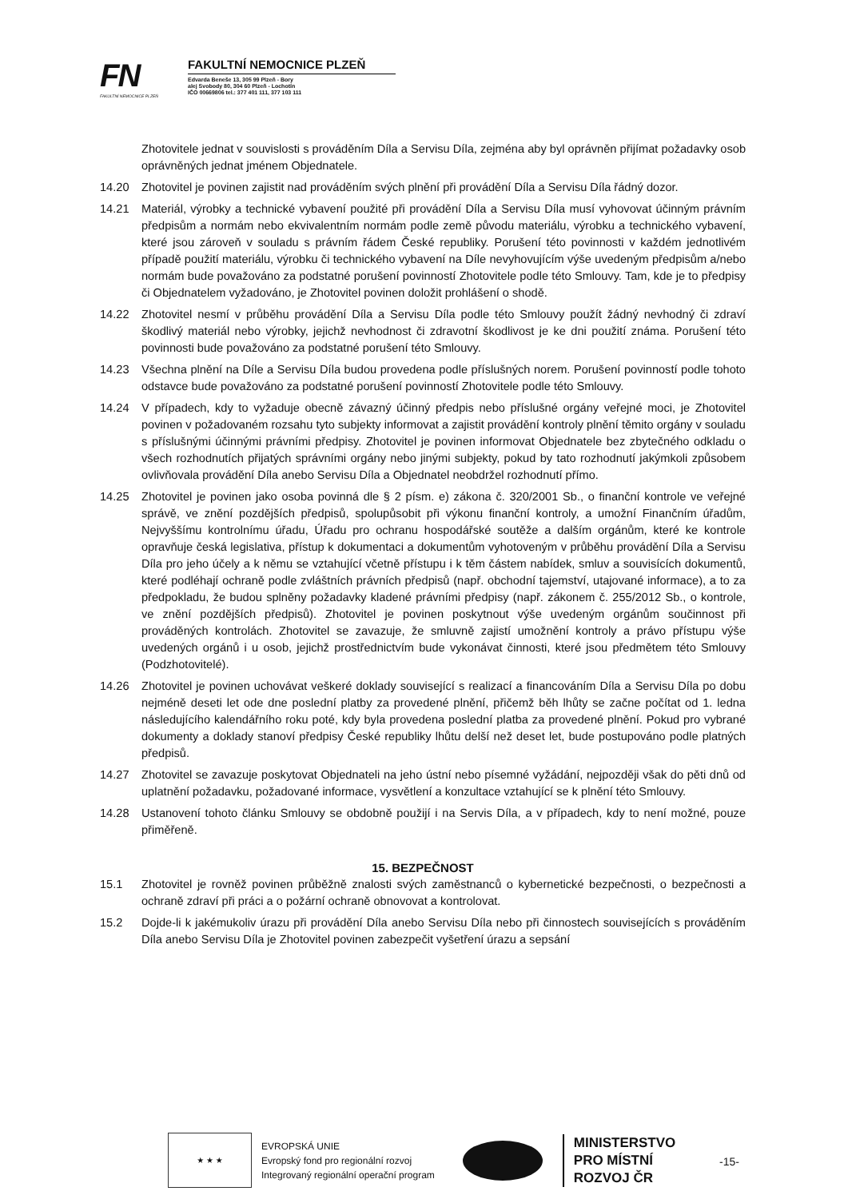FN
FAKULTNÍ NEMOCNICE PLZEŇ
FAKULTNÍ NEMOCNICE PLZEŇ
Edvarda Beneše 13, 305 99 Plzeň - Bory
alej Svobody 80, 304 60 Plzeň - Lochotín
IČO 00669806 tel.: 377 401 111, 377 103 111
Zhotovitele jednat v souvislosti s prováděním Díla a Servisu Díla, zejména aby byl oprávněn přijímat požadavky osob oprávněných jednat jménem Objednatele.
14.20 Zhotovitel je povinen zajistit nad prováděním svých plnění při provádění Díla a Servisu Díla řádný dozor.
14.21 Materiál, výrobky a technické vybavení použité při provádění Díla a Servisu Díla musí vyhovovat účinným právním předpisům a normám nebo ekvivalentním normám podle země původu materiálu, výrobku a technického vybavení, které jsou zároveň v souladu s právním řádem České republiky. Porušení této povinnosti v každém jednotlivém případě použití materiálu, výrobku či technického vybavení na Díle nevyhovujícím výše uvedeným předpisům a/nebo normám bude považováno za podstatné porušení povinností Zhotovitele podle této Smlouvy. Tam, kde je to předpisy či Objednatelem vyžadováno, je Zhotovitel povinen doložit prohlášení o shodě.
14.22 Zhotovitel nesmí v průběhu provádění Díla a Servisu Díla podle této Smlouvy použít žádný nevhodný či zdraví škodlivý materiál nebo výrobky, jejichž nevhodnost či zdravotní škodlivost je ke dni použití známa. Porušení této povinnosti bude považováno za podstatné porušení této Smlouvy.
14.23 Všechna plnění na Díle a Servisu Díla budou provedena podle příslušných norem. Porušení povinností podle tohoto odstavce bude považováno za podstatné porušení povinností Zhotovitele podle této Smlouvy.
14.24 V případech, kdy to vyžaduje obecně závazný účinný předpis nebo příslušné orgány veřejné moci, je Zhotovitel povinen v požadovaném rozsahu tyto subjekty informovat a zajistit provádění kontroly plnění těmito orgány v souladu s příslušnými účinnými právními předpisy. Zhotovitel je povinen informovat Objednatele bez zbytečného odkladu o všech rozhodnutích přijatých správními orgány nebo jinými subjekty, pokud by tato rozhodnutí jakýmkoli způsobem ovlivňovala provádění Díla anebo Servisu Díla a Objednatel neobdržel rozhodnutí přímo.
14.25 Zhotovitel je povinen jako osoba povinná dle § 2 písm. e) zákona č. 320/2001 Sb., o finanční kontrole ve veřejné správě, ve znění pozdějších předpisů, spolupůsobit při výkonu finanční kontroly, a umožní Finančním úřadům, Nejvyššímu kontrolnímu úřadu, Úřadu pro ochranu hospodářské soutěže a dalším orgánům, které ke kontrole opravňuje česká legislativa, přístup k dokumentaci a dokumentům vyhotoveným v průběhu provádění Díla a Servisu Díla pro jeho účely a k němu se vztahující včetně přístupu i k těm částem nabídek, smluv a souvisících dokumentů, které podléhají ochraně podle zvláštních právních předpisů (např. obchodní tajemství, utajované informace), a to za předpokladu, že budou splněny požadavky kladené právními předpisy (např. zákonem č. 255/2012 Sb., o kontrole, ve znění pozdějších předpisů). Zhotovitel je povinen poskytnout výše uvedeným orgánům součinnost při prováděných kontrolách. Zhotovitel se zavazuje, že smluvně zajistí umožnění kontroly a právo přístupu výše uvedených orgánů i u osob, jejichž prostřednictvím bude vykonávat činnosti, které jsou předmětem této Smlouvy (Podzhotovitelé).
14.26 Zhotovitel je povinen uchovávat veškeré doklady související s realizací a financováním Díla a Servisu Díla po dobu nejméně deseti let ode dne poslední platby za provedené plnění, přičemž běh lhůty se začne počítat od 1. ledna následujícího kalendářního roku poté, kdy byla provedena poslední platba za provedené plnění. Pokud pro vybrané dokumenty a doklady stanoví předpisy České republiky lhůtu delší než deset let, bude postupováno podle platných předpisů.
14.27 Zhotovitel se zavazuje poskytovat Objednateli na jeho ústní nebo písemné vyžádání, nejpozději však do pěti dnů od uplatnění požadavku, požadované informace, vysvětlení a konzultace vztahující se k plnění této Smlouvy.
14.28 Ustanovení tohoto článku Smlouvy se obdobně použijí i na Servis Díla, a v případech, kdy to není možné, pouze přiměřeně.
15. BEZPEČNOST
15.1 Zhotovitel je rovněž povinen průběžně znalosti svých zaměstnanců o kybernetické bezpečnosti, o bezpečnosti a ochraně zdraví při práci a o požární ochraně obnovovat a kontrolovat.
15.2 Dojde-li k jakémukoliv úrazu při provádění Díla anebo Servisu Díla nebo při činnostech souvisejících s prováděním Díla anebo Servisu Díla je Zhotovitel povinen zabezpečit vyšetření úrazu a sepsání
★ ★ ★
EVROPSKÁ UNIE
Evropský fond pro regionální rozvoj
Integrovaný regionální operační program
MINISTERSTVO
PRO MÍSTNÍ
ROZVOJ ČR
-15-